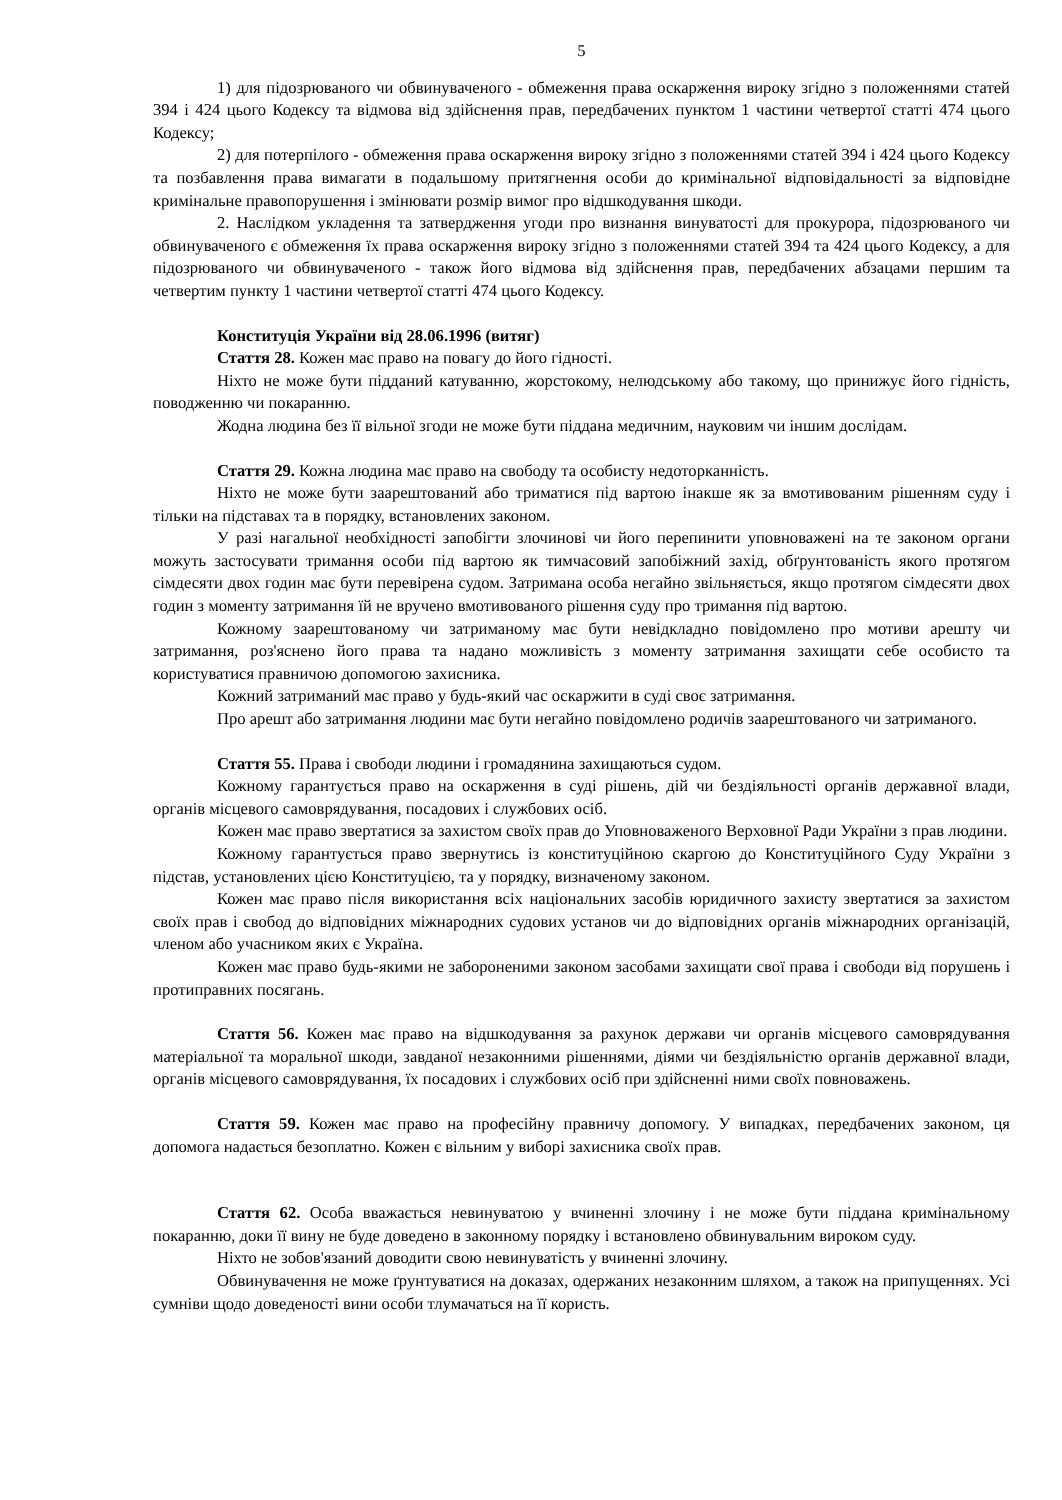5
1) для підозрюваного чи обвинуваченого - обмеження права оскарження вироку згідно з положеннями статей 394 і 424 цього Кодексу та відмова від здійснення прав, передбачених пунктом 1 частини четвертої статті 474 цього Кодексу;
2) для потерпілого - обмеження права оскарження вироку згідно з положеннями статей 394 і 424 цього Кодексу та позбавлення права вимагати в подальшому притягнення особи до кримінальної відповідальності за відповідне кримінальне правопорушення і змінювати розмір вимог про відшкодування шкоди.
2. Наслідком укладення та затвердження угоди про визнання винуватості для прокурора, підозрюваного чи обвинуваченого є обмеження їх права оскарження вироку згідно з положеннями статей 394 та 424 цього Кодексу, а для підозрюваного чи обвинуваченого - також його відмова від здійснення прав, передбачених абзацами першим та четвертим пункту 1 частини четвертої статті 474 цього Кодексу.
Конституція України від 28.06.1996 (витяг)
Стаття 28. Кожен має право на повагу до його гідності.
Ніхто не може бути підданий катуванню, жорстокому, нелюдському або такому, що принижує його гідність, поводженню чи покаранню.
Жодна людина без її вільної згоди не може бути піддана медичним, науковим чи іншим дослідам.
Стаття 29. Кожна людина має право на свободу та особисту недоторканність.
Ніхто не може бути заарештований або триматися під вартою інакше як за вмотивованим рішенням суду і тільки на підставах та в порядку, встановлених законом.
У разі нагальної необхідності запобігти злочинові чи його перепинити уповноважені на те законом органи можуть застосувати тримання особи під вартою як тимчасовий запобіжний захід, обґрунтованість якого протягом сімдесяти двох годин має бути перевірена судом. Затримана особа негайно звільняється, якщо протягом сімдесяти двох годин з моменту затримання їй не вручено вмотивованого рішення суду про тримання під вартою.
Кожному заарештованому чи затриманому має бути невідкладно повідомлено про мотиви арешту чи затримання, роз'яснено його права та надано можливість з моменту затримання захищати себе особисто та користуватися правничою допомогою захисника.
Кожний затриманий має право у будь-який час оскаржити в суді своє затримання.
Про арешт або затримання людини має бути негайно повідомлено родичів заарештованого чи затриманого.
Стаття 55. Права і свободи людини і громадянина захищаються судом.
Кожному гарантується право на оскарження в суді рішень, дій чи бездіяльності органів державної влади, органів місцевого самоврядування, посадових і службових осіб.
Кожен має право звертатися за захистом своїх прав до Уповноваженого Верховної Ради України з прав людини.
Кожному гарантується право звернутись із конституційною скаргою до Конституційного Суду України з підстав, установлених цією Конституцією, та у порядку, визначеному законом.
Кожен має право після використання всіх національних засобів юридичного захисту звертатися за захистом своїх прав і свобод до відповідних міжнародних судових установ чи до відповідних органів міжнародних організацій, членом або учасником яких є Україна.
Кожен має право будь-якими не забороненими законом засобами захищати свої права і свободи від порушень і протиправних посягань.
Стаття 56. Кожен має право на відшкодування за рахунок держави чи органів місцевого самоврядування матеріальної та моральної шкоди, завданої незаконними рішеннями, діями чи бездіяльністю органів державної влади, органів місцевого самоврядування, їх посадових і службових осіб при здійсненні ними своїх повноважень.
Стаття 59. Кожен має право на професійну правничу допомогу. У випадках, передбачених законом, ця допомога надається безоплатно. Кожен є вільним у виборі захисника своїх прав.
Стаття 62. Особа вважається невинуватою у вчиненні злочину і не може бути піддана кримінальному покаранню, доки її вину не буде доведено в законному порядку і встановлено обвинувальним вироком суду.
Ніхто не зобов'язаний доводити свою невинуватість у вчиненні злочину.
Обвинувачення не може ґрунтуватися на доказах, одержаних незаконним шляхом, а також на припущеннях. Усі сумніви щодо доведеності вини особи тлумачаться на її користь.